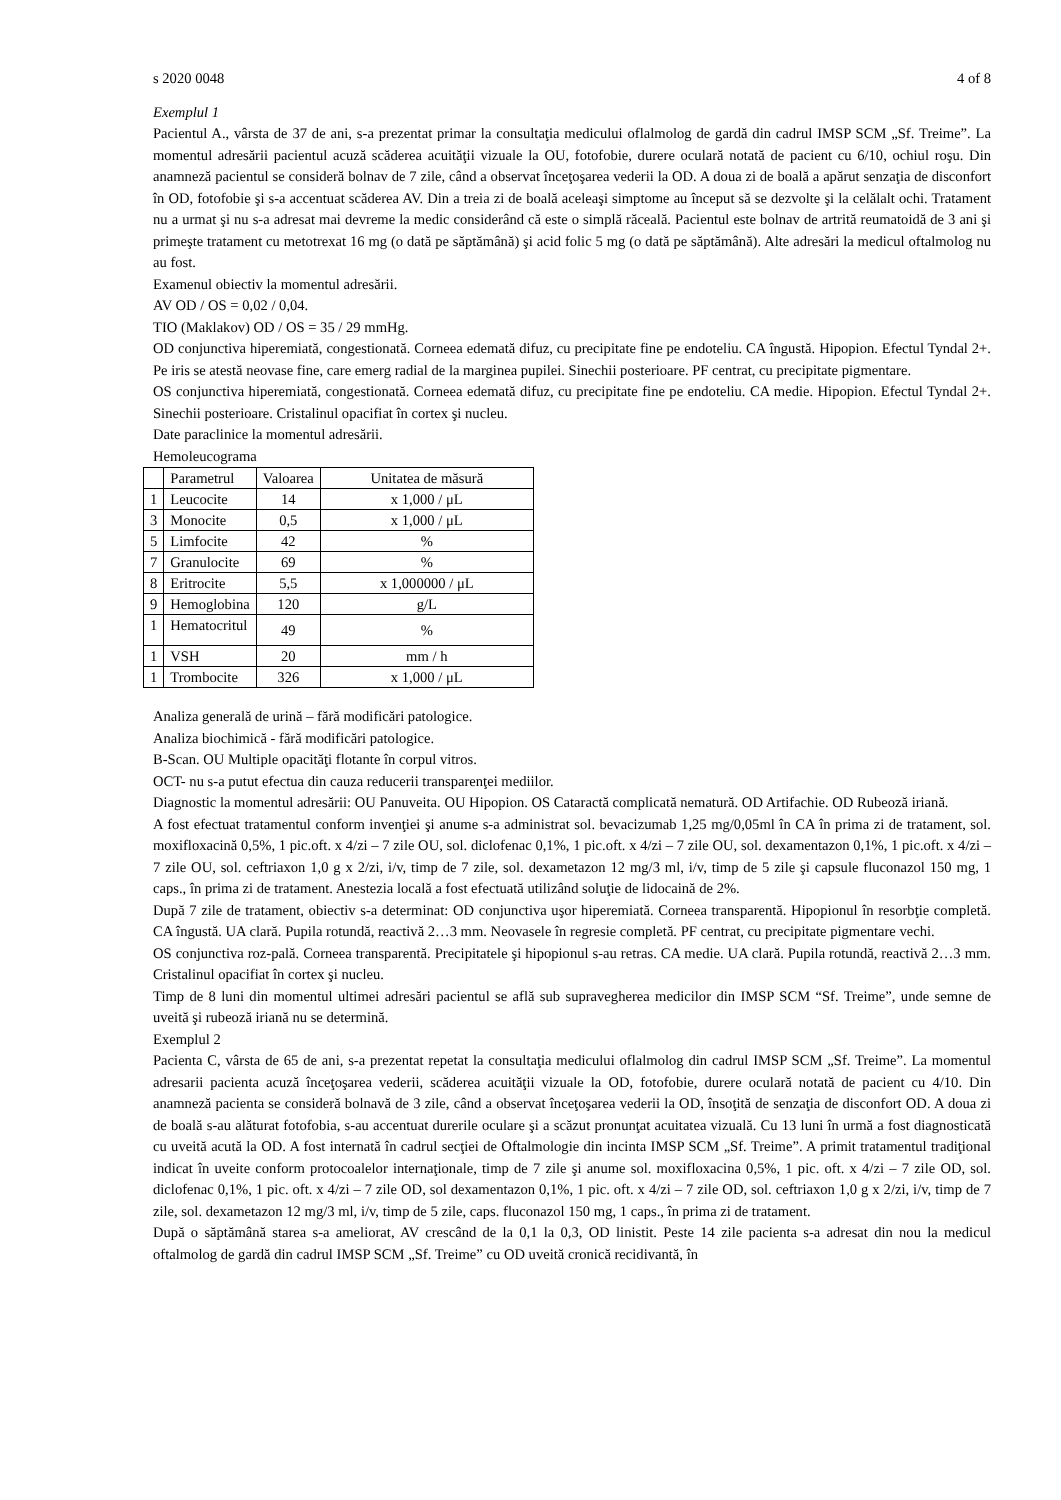s 2020 0048 4 of 8
Exemplul 1
Pacientul A., vârsta de 37 de ani, s-a prezentat primar la consultaţia medicului oflalmolog de gardă din cadrul IMSP SCM „Sf. Treime”. La momentul adresării pacientul acuză scăderea acuităţii vizuale la OU, fotofobie, durere oculară notată de pacient cu 6/10, ochiul roşu. Din anamneză pacientul se consideră bolnav de 7 zile, când a observat înceţoşarea vederii la OD. A doua zi de boală a apărut senzaţia de disconfort în OD, fotofobie şi s-a accentuat scăderea AV. Din a treia zi de boală aceleaşi simptome au început să se dezvolte şi la celălalt ochi. Tratament nu a urmat şi nu s-a adresat mai devreme la medic considerând că este o simplă răceală. Pacientul este bolnav de artrită reumatoidă de 3 ani şi primeşte tratament cu metotrexat 16 mg (o dată pe săptămână) şi acid folic 5 mg (o dată pe săptămână). Alte adresări la medicul oftalmolog nu au fost.
Examenul obiectiv la momentul adresării.
AV OD / OS = 0,02 / 0,04.
TIO (Maklakov) OD / OS = 35 / 29 mmHg.
OD conjunctiva hiperemiată, congestionată. Corneea edemată difuz, cu precipitate fine pe endoteliu. CA îngustă. Hipopion. Efectul Tyndal 2+. Pe iris se atestă neovase fine, care emerg radial de la marginea pupilei. Sinechii posterioare. PF centrat, cu precipitate pigmentare.
OS conjunctiva hiperemiată, congestionată. Corneea edemată difuz, cu precipitate fine pe endoteliu. CA medie. Hipopion. Efectul Tyndal 2+. Sinechii posterioare. Cristalinul opacifiat în cortex şi nucleu.
Date paraclinice la momentul adresării.
Hemoleucograma
| | Parametrul | Valoarea | Unitatea de măsură |
| --- | --- | --- | --- |
| 1 | Leucocite | 14 | x 1,000 / μL |
| 3 | Monocite | 0,5 | x 1,000 / μL |
| 5 | Limfocite | 42 | % |
| 7 | Granulocite | 69 | % |
| 8 | Eritrocite | 5,5 | x 1,000000 / μL |
| 9 | Hemoglobina | 120 | g/L |
| 1 | Hematocritul | 49 | % |
| 1 | VSH | 20 | mm / h |
| 1 | Trombocite | 326 | x 1,000 / μL |
Analiza generală de urină – fără modificări patologice.
Analiza biochimică - fără modificări patologice.
B-Scan. OU Multiple opacităţi flotante în corpul vitros.
OCT- nu s-a putut efectua din cauza reducerii transparenţei mediilor.
Diagnostic la momentul adresării: OU Panuveita. OU Hipopion. OS Cataractă complicată nematură. OD Artifachie. OD Rubeoză iriană.
A fost efectuat tratamentul conform invenţiei şi anume s-a administrat sol. bevacizumab 1,25 mg/0,05ml în CA în prima zi de tratament, sol. moxifloxacină 0,5%, 1 pic.oft. x 4/zi – 7 zile OU, sol. diclofenac 0,1%, 1 pic.oft. x 4/zi – 7 zile OU, sol. dexamentazon 0,1%, 1 pic.oft. x 4/zi – 7 zile OU, sol. ceftriaxon 1,0 g x 2/zi, i/v, timp de 7 zile, sol. dexametazon 12 mg/3 ml, i/v, timp de 5 zile şi capsule fluconazol 150 mg, 1 caps., în prima zi de tratament. Anestezia locală a fost efectuată utilizând soluţie de lidocaină de 2%.
După 7 zile de tratament, obiectiv s-a determinat: OD conjunctiva uşor hiperemiată. Corneea transparentă. Hipopionul în resorbţie completă. CA îngustă. UA clară. Pupila rotundă, reactivă 2…3 mm. Neovasele în regresie completă. PF centrat, cu precipitate pigmentare vechi.
OS conjunctiva roz-pală. Corneea transparentă. Precipitatele şi hipopionul s-au retras. CA medie. UA clară. Pupila rotundă, reactivă 2…3 mm. Cristalinul opacifiat în cortex şi nucleu.
Timp de 8 luni din momentul ultimei adresări pacientul se află sub supravegherea medicilor din IMSP SCM “Sf. Treime”, unde semne de uveită şi rubeoză iriană nu se determină.
Exemplul 2
Pacienta C, vârsta de 65 de ani, s-a prezentat repetat la consultaţia medicului oflalmolog din cadrul IMSP SCM „Sf. Treime”. La momentul adresarii pacienta acuză înceţoşarea vederii, scăderea acuităţii vizuale la OD, fotofobie, durere oculară notată de pacient cu 4/10. Din anamneză pacienta se consideră bolnavă de 3 zile, când a observat înceţoşarea vederii la OD, însoţită de senzaţia de disconfort OD. A doua zi de boală s-au alăturat fotofobia, s-au accentuat durerile oculare şi a scăzut pronunţat acuitatea vizuală. Cu 13 luni în urmă a fost diagnosticată cu uveită acută la OD. A fost internată în cadrul secţiei de Oftalmologie din incinta IMSP SCM „Sf. Treime”. A primit tratamentul tradiţional indicat în uveite conform protocoalelor internaţionale, timp de 7 zile şi anume sol. moxifloxacina 0,5%, 1 pic. oft. x 4/zi – 7 zile OD, sol. diclofenac 0,1%, 1 pic. oft. x 4/zi – 7 zile OD, sol dexamentazon 0,1%, 1 pic. oft. x 4/zi – 7 zile OD, sol. ceftriaxon 1,0 g x 2/zi, i/v, timp de 7 zile, sol. dexametazon 12 mg/3 ml, i/v, timp de 5 zile, caps. fluconazol 150 mg, 1 caps., în prima zi de tratament.
După o săptămână starea s-a ameliorat, AV crescând de la 0,1 la 0,3, OD linistit. Peste 14 zile pacienta s-a adresat din nou la medicul oftalmolog de gardă din cadrul IMSP SCM „Sf. Treime” cu OD uveită cronică recidivantă, în